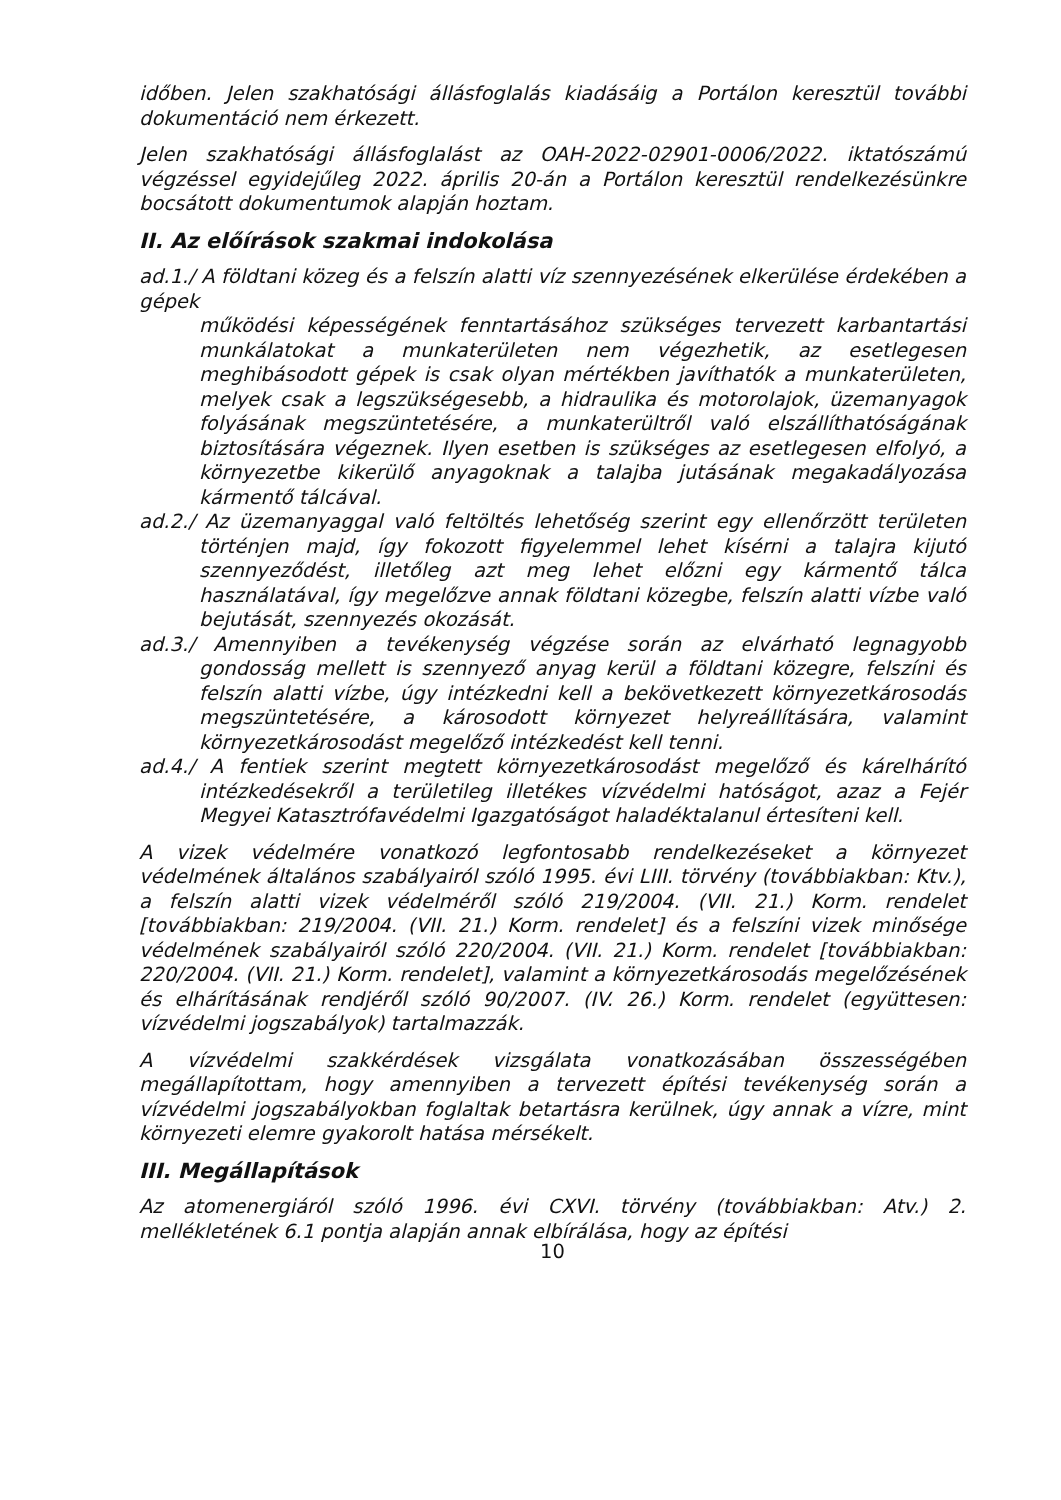időben. Jelen szakhatósági állásfoglalás kiadásáig a Portálon keresztül további dokumentáció nem érkezett.
Jelen szakhatósági állásfoglalást az OAH-2022-02901-0006/2022. iktatószámú végzéssel egyidejűleg 2022. április 20-án a Portálon keresztül rendelkezésünkre bocsátott dokumentumok alapján hoztam.
II. Az előírások szakmai indokolása
ad.1./ A földtani közeg és a felszín alatti víz szennyezésének elkerülése érdekében a gépek
működési képességének fenntartásához szükséges tervezett karbantartási munkálatokat a munkaterületen nem végezhetik, az esetlegesen meghibásodott gépek is csak olyan mértékben javíthatók a munkaterületen, melyek csak a legszükségesebb, a hidraulika és motorolajok, üzemanyagok folyásának megszüntetésére, a munkaterültről való elszállíthatóságának biztosítására végeznek. Ilyen esetben is szükséges az esetlegesen elfolyó, a környezetbe kikerülő anyagoknak a talajba jutásának megakadályozása kármentő tálcával.
ad.2./ Az üzemanyaggal való feltöltés lehetőség szerint egy ellenőrzött területen történjen majd, így fokozott figyelemmel lehet kísérni a talajra kijutó szennyeződést, illetőleg azt meg lehet előzni egy kármentő tálca használatával, így megelőzve annak földtani közegbe, felszín alatti vízbe való bejutását, szennyezés okozását.
ad.3./ Amennyiben a tevékenység végzése során az elvárható legnagyobb gondosság mellett is szennyező anyag kerül a földtani közegre, felszíni és felszín alatti vízbe, úgy intézkedni kell a bekövetkezett környezetkárosodás megszüntetésére, a károsodott környezet helyreállítására, valamint környezetkárosodást megelőző intézkedést kell tenni.
ad.4./ A fentiek szerint megtett környezetkárosodást megelőző és kárelhárító intézkedésekről a területileg illetékes vízvédelmi hatóságot, azaz a Fejér Megyei Katasztrófavédelmi Igazgatóságot haladéktalanul értesíteni kell.
A vizek védelmére vonatkozó legfontosabb rendelkezéseket a környezet védelmének általános szabályairól szóló 1995. évi LIII. törvény (továbbiakban: Ktv.), a felszín alatti vizek védelméről szóló 219/2004. (VII. 21.) Korm. rendelet [továbbiakban: 219/2004. (VII. 21.) Korm. rendelet] és a felszíni vizek minősége védelmének szabályairól szóló 220/2004. (VII. 21.) Korm. rendelet [továbbiakban: 220/2004. (VII. 21.) Korm. rendelet], valamint a környezetkárosodás megelőzésének és elhárításának rendjéről szóló 90/2007. (IV. 26.) Korm. rendelet (együttesen: vízvédelmi jogszabályok) tartalmazzák.
A vízvédelmi szakkérdések vizsgálata vonatkozásában összességében megállapítottam, hogy amennyiben a tervezett építési tevékenység során a vízvédelmi jogszabályokban foglaltak betartásra kerülnek, úgy annak a vízre, mint környezeti elemre gyakorolt hatása mérsékelt.
III. Megállapítások
Az atomenergiáról szóló 1996. évi CXVI. törvény (továbbiakban: Atv.) 2. mellékletének 6.1 pontja alapján annak elbírálása, hogy az építési
10